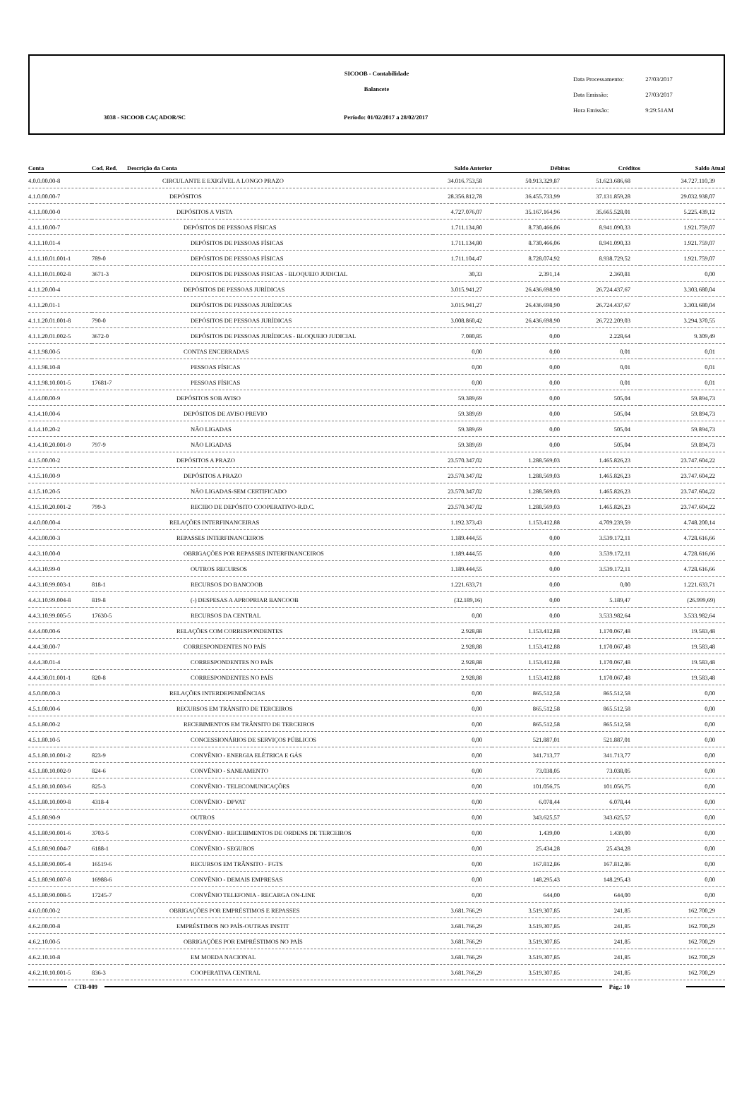SICOOB - Contabilidade
Balancete
3038 - SICOOB CAÇADOR/SC
Período: 01/02/2017 a 28/02/2017
Data Processamento: 27/03/2017
Data Emissão: 27/03/2017
Hora Emissão: 9:29:51AM
| Conta | Cod. Red. | Descrição da Conta | Saldo Anterior | Débitos | Créditos | Saldo Atual |
| --- | --- | --- | --- | --- | --- | --- |
| 4.0.0.00.00-8 | | CIRCULANTE E EXIGÍVEL A LONGO PRAZO | 34.016.753,58 | 50.913.329,87 | 51.623.686,68 | 34.727.110,39 |
| 4.1.0.00.00-7 | | DEPÓSITOS | 28.356.812,78 | 36.455.733,99 | 37.131.859,28 | 29.032.938,07 |
| 4.1.1.00.00-0 | | DEPÓSITOS A VISTA | 4.727.076,07 | 35.167.164,96 | 35.665.528,01 | 5.225.439,12 |
| 4.1.1.10.00-7 | | DEPÓSITOS DE PESSOAS FÍSICAS | 1.711.134,80 | 8.730.466,06 | 8.941.090,33 | 1.921.759,07 |
| 4.1.1.10.01-4 | | DEPÓSITOS DE PESSOAS FÍSICAS | 1.711.134,80 | 8.730.466,06 | 8.941.090,33 | 1.921.759,07 |
| 4.1.1.10.01.001-1 | 789-0 | DEPÓSITOS DE PESSOAS FÍSICAS | 1.711.104,47 | 8.728.074,92 | 8.938.729,52 | 1.921.759,07 |
| 4.1.1.10.01.002-8 | 3671-3 | DEPOSITOS DE PESSOAS FISICAS - BLOQUEIO JUDICIAL | 30,33 | 2.391,14 | 2.360,81 | 0,00 |
| 4.1.1.20.00-4 | | DEPÓSITOS DE PESSOAS JURÍDICAS | 3.015.941,27 | 26.436.698,90 | 26.724.437,67 | 3.303.680,04 |
| 4.1.1.20.01-1 | | DEPÓSITOS DE PESSOAS JURÍDICAS | 3.015.941,27 | 26.436.698,90 | 26.724.437,67 | 3.303.680,04 |
| 4.1.1.20.01.001-8 | 790-0 | DEPÓSITOS DE PESSOAS JURÍDICAS | 3.008.860,42 | 26.436.698,90 | 26.722.209,03 | 3.294.370,55 |
| 4.1.1.20.01.002-5 | 3672-0 | DEPÓSITOS DE PESSOAS JURÍDICAS - BLOQUEIO JUDICIAL | 7.080,85 | 0,00 | 2.228,64 | 9.309,49 |
| 4.1.1.98.00-5 | | CONTAS ENCERRADAS | 0,00 | 0,00 | 0,01 | 0,01 |
| 4.1.1.98.10-8 | | PESSOAS FÍSICAS | 0,00 | 0,00 | 0,01 | 0,01 |
| 4.1.1.98.10.001-5 | 17681-7 | PESSOAS FÍSICAS | 0,00 | 0,00 | 0,01 | 0,01 |
| 4.1.4.00.00-9 | | DEPÓSITOS SOB AVISO | 59.389,69 | 0,00 | 505,04 | 59.894,73 |
| 4.1.4.10.00-6 | | DEPÓSITOS DE AVISO PREVIO | 59.389,69 | 0,00 | 505,04 | 59.894,73 |
| 4.1.4.10.20-2 | | NÃO LIGADAS | 59.389,69 | 0,00 | 505,04 | 59.894,73 |
| 4.1.4.10.20.001-9 | 797-9 | NÃO LIGADAS | 59.389,69 | 0,00 | 505,04 | 59.894,73 |
| 4.1.5.00.00-2 | | DEPÓSITOS A PRAZO | 23.570.347,02 | 1.288.569,03 | 1.465.826,23 | 23.747.604,22 |
| 4.1.5.10.00-9 | | DEPÓSITOS A PRAZO | 23.570.347,02 | 1.288.569,03 | 1.465.826,23 | 23.747.604,22 |
| 4.1.5.10.20-5 | | NÃO LIGADAS-SEM CERTIFICADO | 23.570.347,02 | 1.288.569,03 | 1.465.826,23 | 23.747.604,22 |
| 4.1.5.10.20.001-2 | 799-3 | RECIBO DE DEPÓSITO COOPERATIVO-R.D.C. | 23.570.347,02 | 1.288.569,03 | 1.465.826,23 | 23.747.604,22 |
| 4.4.0.00.00-4 | | RELAÇÕES INTERFINANCEIRAS | 1.192.373,43 | 1.153.412,88 | 4.709.239,59 | 4.748.200,14 |
| 4.4.3.00.00-3 | | REPASSES INTERFINANCEIROS | 1.189.444,55 | 0,00 | 3.539.172,11 | 4.728.616,66 |
| 4.4.3.10.00-0 | | OBRIGAÇÕES POR REPASSES INTERFINANCEIROS | 1.189.444,55 | 0,00 | 3.539.172,11 | 4.728.616,66 |
| 4.4.3.10.99-0 | | OUTROS RECURSOS | 1.189.444,55 | 0,00 | 3.539.172,11 | 4.728.616,66 |
| 4.4.3.10.99.003-1 | 818-1 | RECURSOS DO BANCOOB | 1.221.633,71 | 0,00 | 0,00 | 1.221.633,71 |
| 4.4.3.10.99.004-8 | 819-8 | (-) DESPESAS A APROPRIAR BANCOOB | (32.189,16) | 0,00 | 5.189,47 | (26.999,69) |
| 4.4.3.10.99.005-5 | 17630-5 | RECURSOS DA CENTRAL | 0,00 | 0,00 | 3.533.982,64 | 3.533.982,64 |
| 4.4.4.00.00-6 | | RELAÇÕES COM CORRESPONDENTES | 2.928,88 | 1.153.412,88 | 1.170.067,48 | 19.583,48 |
| 4.4.4.30.00-7 | | CORRESPONDENTES NO PAÍS | 2.928,88 | 1.153.412,88 | 1.170.067,48 | 19.583,48 |
| 4.4.4.30.01-4 | | CORRESPONDENTES NO PAÍS | 2.928,88 | 1.153.412,88 | 1.170.067,48 | 19.583,48 |
| 4.4.4.30.01.001-1 | 820-8 | CORRESPONDENTES NO PAÍS | 2.928,88 | 1.153.412,88 | 1.170.067,48 | 19.583,48 |
| 4.5.0.00.00-3 | | RELAÇÕES INTERDEPENDÊNCIAS | 0,00 | 865.512,58 | 865.512,58 | 0,00 |
| 4.5.1.00.00-6 | | RECURSOS EM TRÂNSITO DE TERCEIROS | 0,00 | 865.512,58 | 865.512,58 | 0,00 |
| 4.5.1.80.00-2 | | RECEBIMENTOS EM TRÂNSITO DE TERCEIROS | 0,00 | 865.512,58 | 865.512,58 | 0,00 |
| 4.5.1.80.10-5 | | CONCESSIONÁRIOS DE SERVIÇOS PÚBLICOS | 0,00 | 521.887,01 | 521.887,01 | 0,00 |
| 4.5.1.80.10.001-2 | 823-9 | CONVÊNIO - ENERGIA ELÉTRICA E GÁS | 0,00 | 341.713,77 | 341.713,77 | 0,00 |
| 4.5.1.80.10.002-9 | 824-6 | CONVÊNIO - SANEAMENTO | 0,00 | 73.038,05 | 73.038,05 | 0,00 |
| 4.5.1.80.10.003-6 | 825-3 | CONVÊNIO - TELECOMUNICAÇÕES | 0,00 | 101.056,75 | 101.056,75 | 0,00 |
| 4.5.1.80.10.009-8 | 4318-4 | CONVÊNIO - DPVAT | 0,00 | 6.078,44 | 6.078,44 | 0,00 |
| 4.5.1.80.90-9 | | OUTROS | 0,00 | 343.625,57 | 343.625,57 | 0,00 |
| 4.5.1.80.90.001-6 | 3703-5 | CONVÊNIO - RECEBIMENTOS DE ORDENS DE TERCEIROS | 0,00 | 1.439,00 | 1.439,00 | 0,00 |
| 4.5.1.80.90.004-7 | 6188-1 | CONVÊNIO - SEGUROS | 0,00 | 25.434,28 | 25.434,28 | 0,00 |
| 4.5.1.80.90.005-4 | 16519-6 | RECURSOS EM TRÂNSITO - FGTS | 0,00 | 167.812,86 | 167.812,86 | 0,00 |
| 4.5.1.80.90.007-8 | 16988-6 | CONVÊNIO - DEMAIS EMPRESAS | 0,00 | 148.295,43 | 148.295,43 | 0,00 |
| 4.5.1.80.90.008-5 | 17245-7 | CONVÊNIO TELEFONIA - RECARGA ON-LINE | 0,00 | 644,00 | 644,00 | 0,00 |
| 4.6.0.00.00-2 | | OBRIGAÇÕES POR EMPRÉSTIMOS E REPASSES | 3.681.766,29 | 3.519.307,85 | 241,85 | 162.700,29 |
| 4.6.2.00.00-8 | | EMPRÉSTIMOS NO PAÍS-OUTRAS INSTIT | 3.681.766,29 | 3.519.307,85 | 241,85 | 162.700,29 |
| 4.6.2.10.00-5 | | OBRIGAÇÕES POR EMPRÉSTIMOS NO PAÍS | 3.681.766,29 | 3.519.307,85 | 241,85 | 162.700,29 |
| 4.6.2.10.10-8 | | EM MOEDA NACIONAL | 3.681.766,29 | 3.519.307,85 | 241,85 | 162.700,29 |
| 4.6.2.10.10.001-5 | 836-3 | COOPERATIVA CENTRAL | 3.681.766,29 | 3.519.307,85 | 241,85 | 162.700,29 |
CTB-009 Pág.: 10